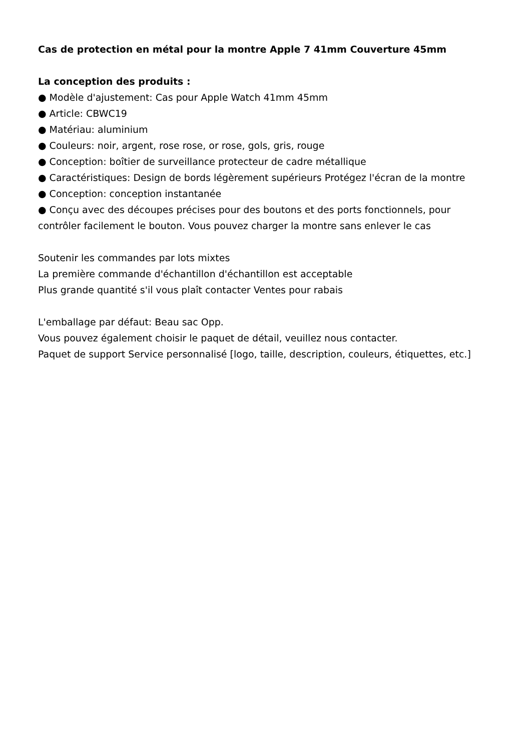Cas de protection en métal pour la montre Apple 7 41mm Couverture 45mm
La conception des produits :
● Modèle d'ajustement: Cas pour Apple Watch 41mm 45mm
● Article: CBWC19
● Matériau: aluminium
● Couleurs: noir, argent, rose rose, or rose, gols, gris, rouge
● Conception: boîtier de surveillance protecteur de cadre métallique
● Caractéristiques: Design de bords légèrement supérieurs Protégez l'écran de la montre
● Conception: conception instantanée
● Conçu avec des découpes précises pour des boutons et des ports fonctionnels, pour contrôler facilement le bouton. Vous pouvez charger la montre sans enlever le cas
Soutenir les commandes par lots mixtes
La première commande d'échantillon d'échantillon est acceptable
Plus grande quantité s'il vous plaît contacter Ventes pour rabais
L'emballage par défaut: Beau sac Opp.
Vous pouvez également choisir le paquet de détail, veuillez nous contacter.
Paquet de support Service personnalisé [logo, taille, description, couleurs, étiquettes, etc.]